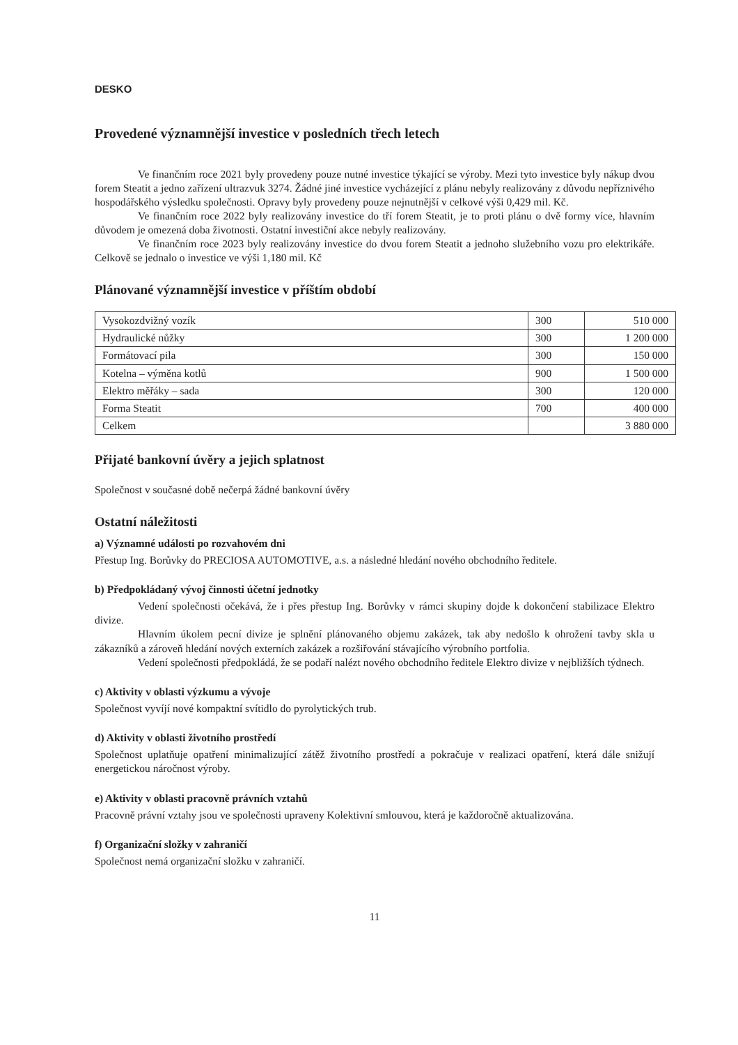DESKO
Provedené významnější investice v posledních třech letech
Ve finančním roce 2021 byly provedeny pouze nutné investice týkající se výroby. Mezi tyto investice byly nákup dvou forem Steatit a jedno zařízení ultrazvuk 3274. Žádné jiné investice vycházející z plánu nebyly realizovány z důvodu nepříznivého hospodářského výsledku společnosti. Opravy byly provedeny pouze nejnutnější v celkové výši 0,429 mil. Kč.
Ve finančním roce 2022 byly realizovány investice do tří forem Steatit, je to proti plánu o dvě formy více, hlavním důvodem je omezená doba životnosti. Ostatní investiční akce nebyly realizovány.
Ve finančním roce 2023 byly realizovány investice do dvou forem Steatit a jednoho služebního vozu pro elektrikáře. Celkově se jednalo o investice ve výši 1,180 mil. Kč
Plánované významnější investice v příštím období
| Vysokozdvižný vozík | 300 | 510 000 |
| Hydraulické nůžky | 300 | 1 200 000 |
| Formátovací pila | 300 | 150 000 |
| Kotelna – výměna kotlů | 900 | 1 500 000 |
| Elektro měřáky – sada | 300 | 120 000 |
| Forma Steatit | 700 | 400 000 |
| Celkem | | 3 880 000 |
Přijaté bankovní úvěry a jejich splatnost
Společnost v současné době nečerpá žádné bankovní úvěry
Ostatní náležitosti
a) Významné události po rozvahovém dni
Přestup Ing. Borůvky do PRECIOSA AUTOMOTIVE, a.s. a následné hledání nového obchodního ředitele.
b) Předpokládaný vývoj činnosti účetní jednotky
Vedení společnosti očekává, že i přes přestup Ing. Borůvky v rámci skupiny dojde k dokončení stabilizace Elektro divize.
Hlavním úkolem pecní divize je splnění plánovaného objemu zakázek, tak aby nedošlo k ohrožení tavby skla u zákazníků a zároveň hledání nových externích zakázek a rozšiřování stávajícího výrobního portfolia.
Vedení společnosti předpokládá, že se podaří nalézt nového obchodního ředitele Elektro divize v nejbližších týdnech.
c) Aktivity v oblasti výzkumu a vývoje
Společnost vyvíjí nové kompaktní svítidlo do pyrolytických trub.
d) Aktivity v oblasti životního prostředí
Společnost uplatňuje opatření minimalizující zátěž životního prostředí a pokračuje v realizaci opatření, která dále snižují energetickou náročnost výroby.
e) Aktivity v oblasti pracovně právních vztahů
Pracovně právní vztahy jsou ve společnosti upraveny Kolektivní smlouvou, která je každoročně aktualizována.
f) Organizační složky v zahraničí
Společnost nemá organizační složku v zahraničí.
11